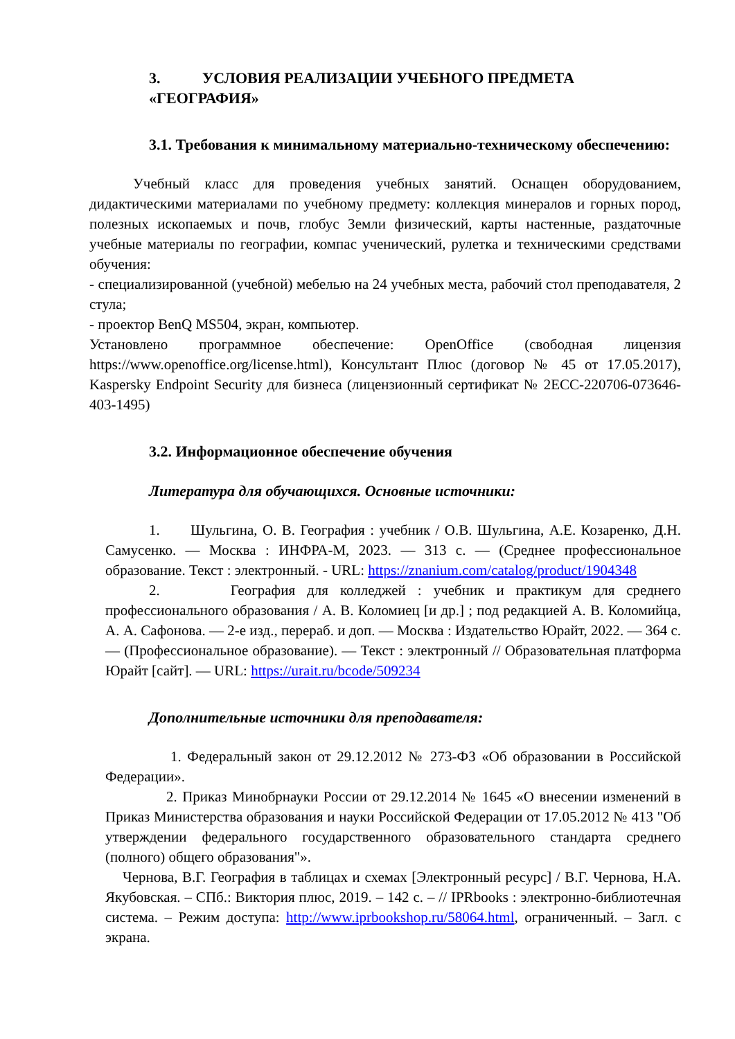3. УСЛОВИЯ РЕАЛИЗАЦИИ УЧЕБНОГО ПРЕДМЕТА «ГЕОГРАФИЯ»
3.1. Требования к минимальному материально-техническому обеспечению:
Учебный класс для проведения учебных занятий. Оснащен оборудованием, дидактическими материалами по учебному предмету: коллекция минералов и горных пород, полезных ископаемых и почв, глобус Земли физический, карты настенные, раздаточные учебные материалы по географии, компас ученический, рулетка и техническими средствами обучения:
- специализированной (учебной) мебелью на 24 учебных места, рабочий стол преподавателя, 2 стула;
- проектор BenQ MS504, экран, компьютер.
Установлено программное обеспечение: OpenOffice (свободная лицензия https://www.openoffice.org/license.html), Консультант Плюс (договор № 45 от 17.05.2017), Kaspersky Endpoint Security для бизнеса (лицензионный сертификат № 2ECC-220706-073646-403-1495)
3.2. Информационное обеспечение обучения
Литература для обучающихся. Основные источники:
1. Шульгина, О. В. География : учебник / О.В. Шульгина, А.Е. Козаренко, Д.Н. Самусенко. — Москва : ИНФРА-М, 2023. — 313 с. — (Среднее профессиональное образование. Текст : электронный. - URL: https://znanium.com/catalog/product/1904348
2. География для колледжей : учебник и практикум для среднего профессионального образования / А. В. Коломиец [и др.] ; под редакцией А. В. Коломийца, А. А. Сафонова. — 2-е изд., перераб. и доп. — Москва : Издательство Юрайт, 2022. — 364 с. — (Профессиональное образование). — Текст : электронный // Образовательная платформа Юрайт [сайт]. — URL: https://urait.ru/bcode/509234
Дополнительные источники для преподавателя:
1. Федеральный закон от 29.12.2012 № 273-ФЗ «Об образовании в Российской Федерации».
2. Приказ Минобрнауки России от 29.12.2014 № 1645 «О внесении изменений в Приказ Министерства образования и науки Российской Федерации от 17.05.2012 № 413 "Об утверждении федерального государственного образовательного стандарта среднего (полного) общего образования"».
Чернова, В.Г. География в таблицах и схемах [Электронный ресурс] / В.Г. Чернова, Н.А. Якубовская. – СПб.: Виктория плюс, 2019. – 142 с. – // IPRbooks : электронно-библиотечная система. – Режим доступа: http://www.iprbookshop.ru/58064.html, ограниченный. – Загл. с экрана.